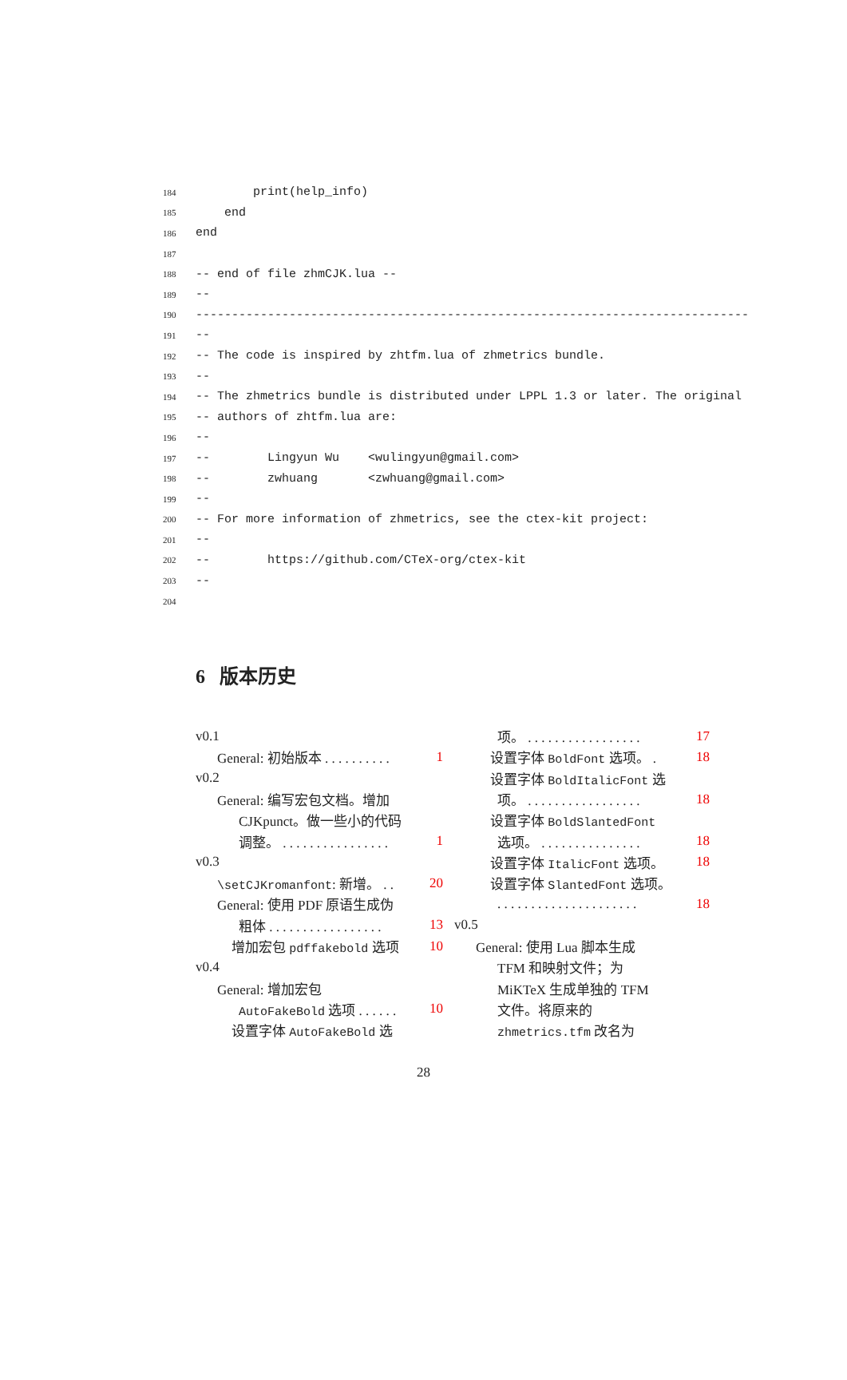184 print(help_info)
185 end
186 end
187
188 -- end of file zhmCJK.lua --
189 --
190 -----------------------------------------------------------------------------
191 --
192 -- The code is inspired by zhtfm.lua of zhmetrics bundle.
193 --
194 -- The zhmetrics bundle is distributed under LPPL 1.3 or later. The original
195 -- authors of zhtfm.lua are:
196 --
197 -- Lingyun Wu <wulingyun@gmail.com>
198 -- zwhuang <zwhuang@gmail.com>
199 --
200 -- For more information of zhmetrics, see the ctex-kit project:
201 --
202 -- https://github.com/CTeX-org/ctex-kit
203 --
204
6 版本历史
v0.1
General: 初始版本 . . . . . . . . . . 1
v0.2
General: 编写宏包文档。增加
CJKpunct。做一些小的代码
调整。 . . . . . . . . . . . . . . . . 1
v0.3
\setCJKromanfont: 新增。 . . 20
General: 使用 PDF 原语生成伪
粗体 . . . . . . . . . . . . . . . . . 13
增加宏包 pdffakebold 选项 10
v0.4
General: 增加宏包
AutoFakeBold 选项 . . . . . . 10
设置字体 AutoFakeBold 选
项。 . . . . . . . . . . . . . . . . . 17
设置字体 BoldFont 选项。 . 18
设置字体 BoldItalicFont 选
项。 . . . . . . . . . . . . . . . . . 18
设置字体 BoldSlantedFont
选项。 . . . . . . . . . . . . . . . 18
设置字体 ItalicFont 选项。 18
设置字体 SlantedFont 选项。
. . . . . . . . . . . . . . . . . . . . . 18
v0.5
General: 使用 Lua 脚本生成
TFM 和映射文件；为
MiKTeX 生成单独的 TFM
文件。将原来的
zhmetrics.tfm 改名为
28